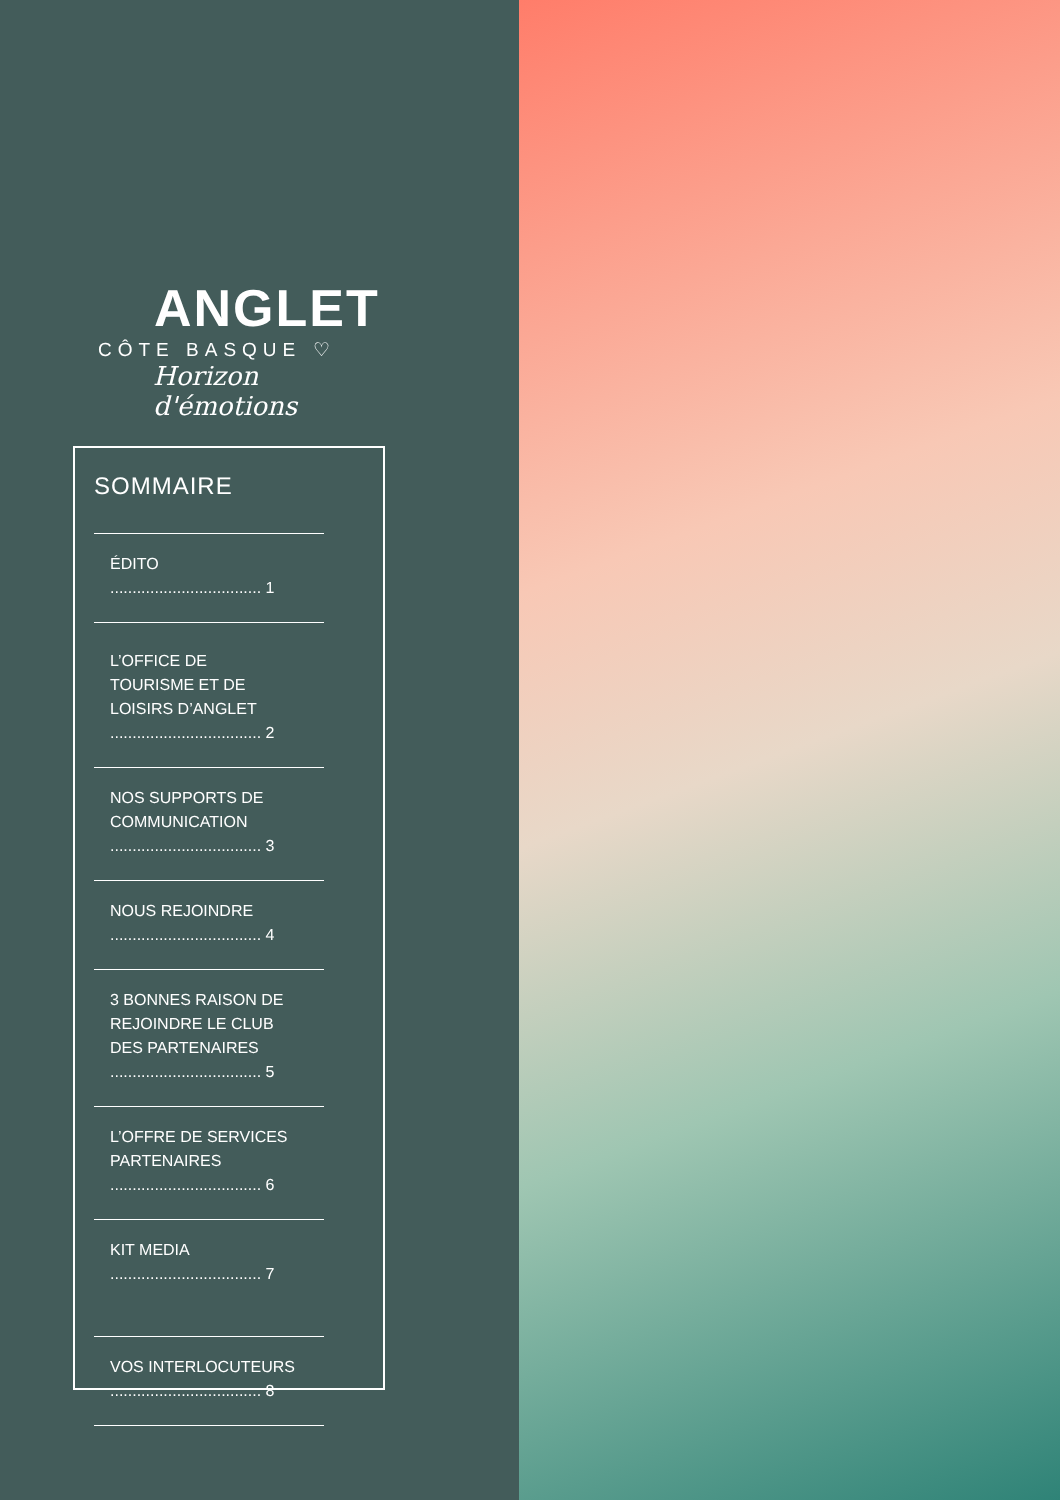ANGLET
CÔTE BASQUE ♡
Horizon d'émotions
SOMMAIRE
ÉDITO
.................................. 1
L’OFFICE DE
TOURISME ET DE
LOISIRS D’ANGLET
.................................. 2
NOS SUPPORTS DE
COMMUNICATION
.................................. 3
NOUS REJOINDRE
.................................. 4
3 BONNES RAISON DE
REJOINDRE LE CLUB
DES PARTENAIRES
.................................. 5
L’OFFRE DE SERVICES
PARTENAIRES
.................................. 6
KIT MEDIA
.................................. 7
VOS INTERLOCUTEURS
.................................. 8